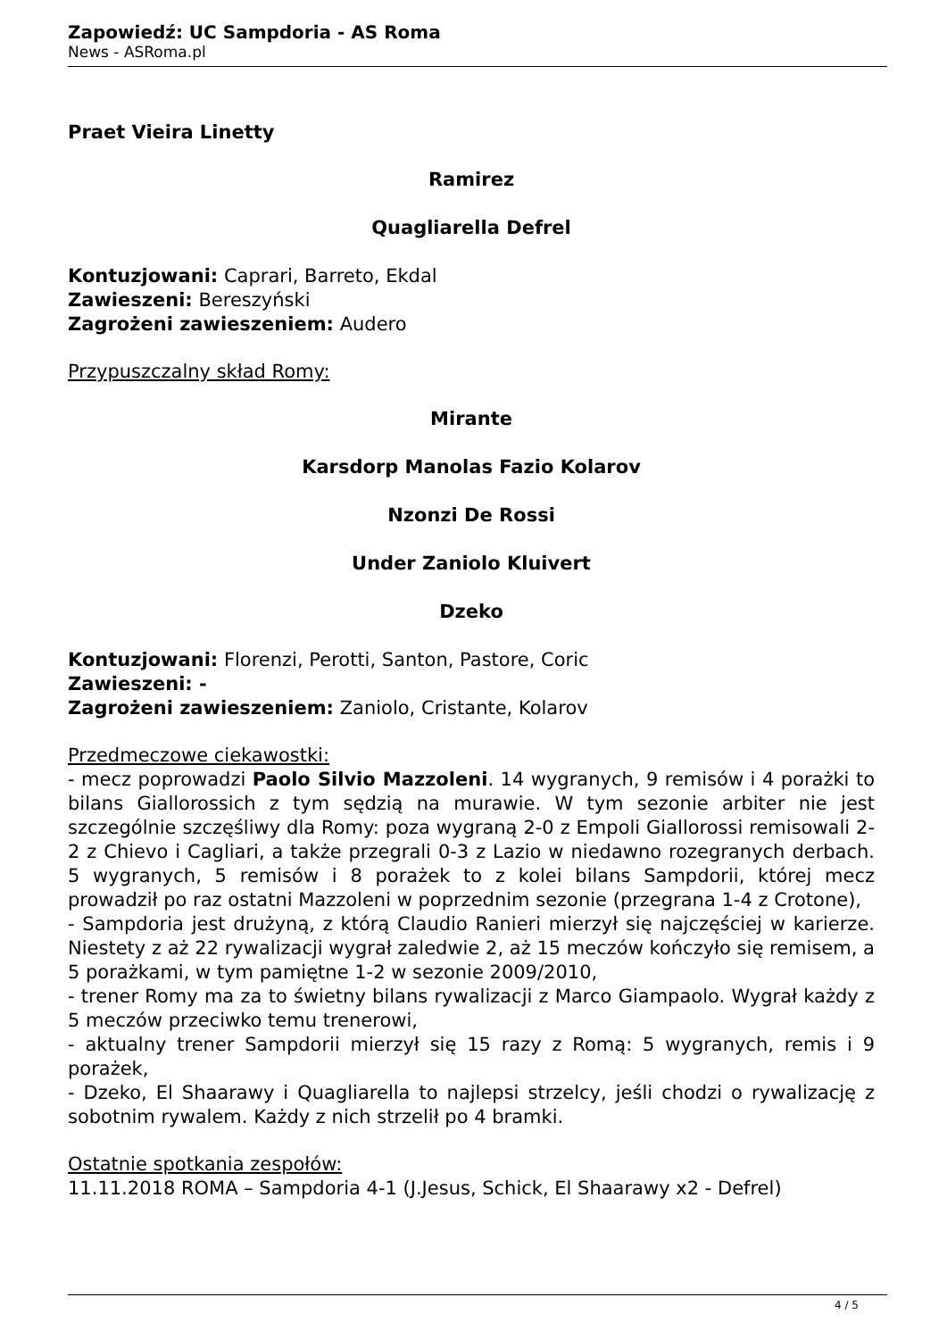Zapowiedź: UC Sampdoria - AS Roma
News - ASRoma.pl
Praet Vieira Linetty
Ramirez
Quagliarella Defrel
Kontuzjowani: Caprari, Barreto, Ekdal
Zawieszeni: Bereszyński
Zagrożeni zawieszeniem: Audero
Przypuszczalny skład Romy:
Mirante
Karsdorp Manolas Fazio Kolarov
Nzonzi De Rossi
Under Zaniolo Kluivert
Dzeko
Kontuzjowani: Florenzi, Perotti, Santon, Pastore, Coric
Zawieszeni: -
Zagrożeni zawieszeniem: Zaniolo, Cristante, Kolarov
Przedmeczowe ciekawostki:
- mecz poprowadzi Paolo Silvio Mazzoleni. 14 wygranych, 9 remisów i 4 porażki to bilans Giallorossich z tym sędzią na murawie. W tym sezonie arbiter nie jest szczególnie szczęśliwy dla Romy: poza wygraną 2-0 z Empoli Giallorossi remisowali 2-2 z Chievo i Cagliari, a także przegrali 0-3 z Lazio w niedawno rozegranych derbach. 5 wygranych, 5 remisów i 8 porażek to z kolei bilans Sampdorii, której mecz prowadził po raz ostatni Mazzoleni w poprzednim sezonie (przegrana 1-4 z Crotone),
- Sampdoria jest drużyną, z którą Claudio Ranieri mierzył się najczęściej w karierze. Niestety z aż 22 rywalizacji wygrał zaledwie 2, aż 15 meczów kończyło się remisem, a 5 porażkami, w tym pamiętne 1-2 w sezonie 2009/2010,
- trener Romy ma za to świetny bilans rywalizacji z Marco Giampaolo. Wygrał każdy z 5 meczów przeciwko temu trenerowi,
- aktualny trener Sampdorii mierzył się 15 razy z Romą: 5 wygranych, remis i 9 porażek,
- Dzeko, El Shaarawy i Quagliarella to najlepsi strzelcy, jeśli chodzi o rywalizację z sobotnim rywalem. Każdy z nich strzelił po 4 bramki.
Ostatnie spotkania zespołów:
11.11.2018 ROMA – Sampdoria 4-1 (J.Jesus, Schick, El Shaarawy x2 - Defrel)
4 / 5